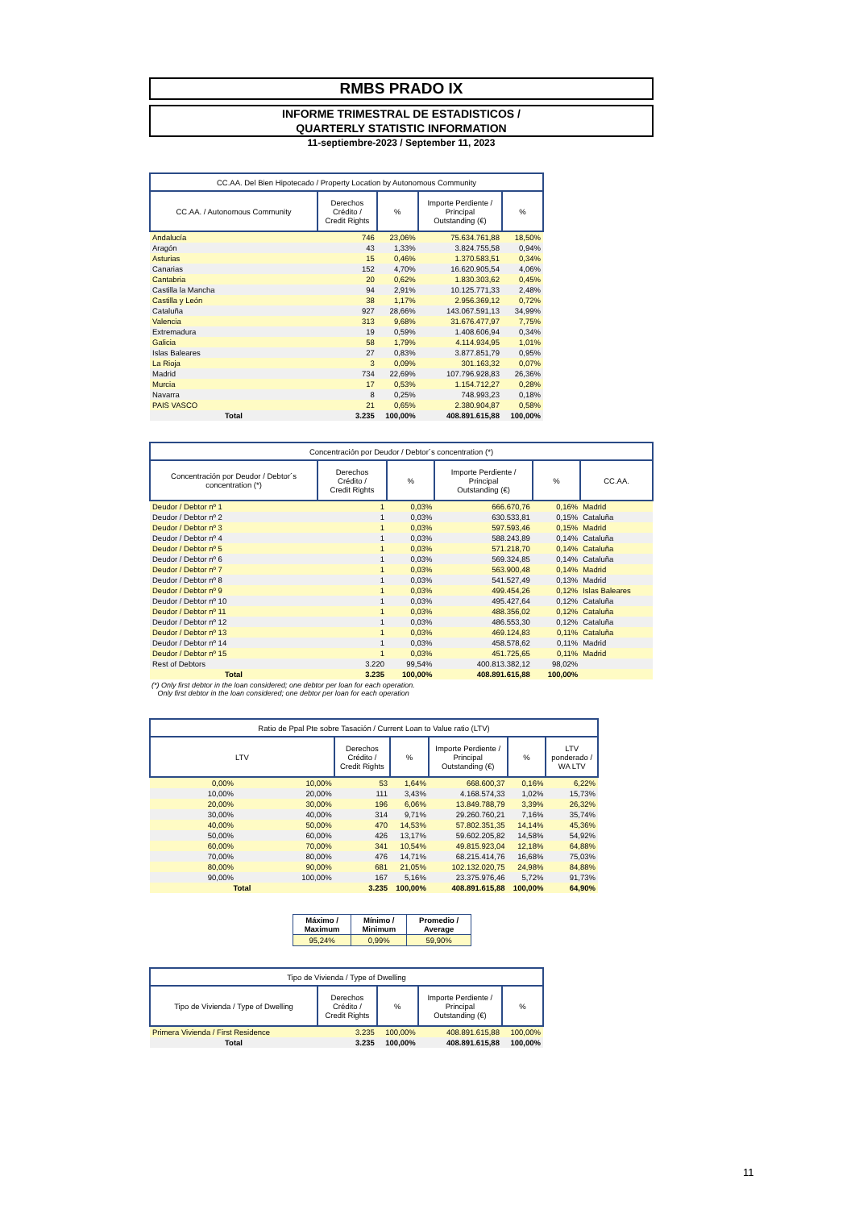RMBS PRADO IX
INFORME TRIMESTRAL DE ESTADISTICOS /
QUARTERLY STATISTIC INFORMATION
11-septiembre-2023 / September 11, 2023
| CC.AA. Del Bien Hipotecado / Property Location by Autonomous Community | | | | |
| --- | --- | --- | --- | --- |
| CC.AA. / Autonomous Community | Derechos Crédito / Credit Rights | % | Importe Perdiente / Principal Outstanding (€) | % |
| Andalucía | 746 | 23,06% | 75.634.761,88 | 18,50% |
| Aragón | 43 | 1,33% | 3.824.755,58 | 0,94% |
| Asturias | 15 | 0,46% | 1.370.583,51 | 0,34% |
| Canarias | 152 | 4,70% | 16.620.905,54 | 4,06% |
| Cantabria | 20 | 0,62% | 1.830.303,62 | 0,45% |
| Castilla la Mancha | 94 | 2,91% | 10.125.771,33 | 2,48% |
| Castilla y León | 38 | 1,17% | 2.956.369,12 | 0,72% |
| Cataluña | 927 | 28,66% | 143.067.591,13 | 34,99% |
| Valencia | 313 | 9,68% | 31.676.477,97 | 7,75% |
| Extremadura | 19 | 0,59% | 1.408.606,94 | 0,34% |
| Galicia | 58 | 1,79% | 4.114.934,95 | 1,01% |
| Islas Baleares | 27 | 0,83% | 3.877.851,79 | 0,95% |
| La Rioja | 3 | 0,09% | 301.163,32 | 0,07% |
| Madrid | 734 | 22,69% | 107.796.928,83 | 26,36% |
| Murcia | 17 | 0,53% | 1.154.712,27 | 0,28% |
| Navarra | 8 | 0,25% | 748.993,23 | 0,18% |
| PAIS VASCO | 21 | 0,65% | 2.380.904,87 | 0,58% |
| Total | 3.235 | 100,00% | 408.891.615,88 | 100,00% |
| Concentración por Deudor / Debtor´s concentration (*) | | | | | |
| --- | --- | --- | --- | --- | --- |
| Concentración por Deudor / Debtor´s concentration (*) | Derechos Crédito / Credit Rights | % | Importe Perdiente / Principal Outstanding (€) | % | CC.AA. |
| Deudor / Debtor nº 1 | 1 | 0,03% | 666.670,76 | 0,16% | Madrid |
| Deudor / Debtor nº 2 | 1 | 0,03% | 630.533,81 | 0,15% | Cataluña |
| Deudor / Debtor nº 3 | 1 | 0,03% | 597.593,46 | 0,15% | Madrid |
| Deudor / Debtor nº 4 | 1 | 0,03% | 588.243,89 | 0,14% | Cataluña |
| Deudor / Debtor nº 5 | 1 | 0,03% | 571.218,70 | 0,14% | Cataluña |
| Deudor / Debtor nº 6 | 1 | 0,03% | 569.324,85 | 0,14% | Cataluña |
| Deudor / Debtor nº 7 | 1 | 0,03% | 563.900,48 | 0,14% | Madrid |
| Deudor / Debtor nº 8 | 1 | 0,03% | 541.527,49 | 0,13% | Madrid |
| Deudor / Debtor nº 9 | 1 | 0,03% | 499.454,26 | 0,12% | Islas Baleares |
| Deudor / Debtor nº 10 | 1 | 0,03% | 495.427,64 | 0,12% | Cataluña |
| Deudor / Debtor nº 11 | 1 | 0,03% | 488.356,02 | 0,12% | Cataluña |
| Deudor / Debtor nº 12 | 1 | 0,03% | 486.553,30 | 0,12% | Cataluña |
| Deudor / Debtor nº 13 | 1 | 0,03% | 469.124,83 | 0,11% | Cataluña |
| Deudor / Debtor nº 14 | 1 | 0,03% | 458.578,62 | 0,11% | Madrid |
| Deudor / Debtor nº 15 | 1 | 0,03% | 451.725,65 | 0,11% | Madrid |
| Rest of Debtors | 3.220 | 99,54% | 400.813.382,12 | 98,02% | |
| Total | 3.235 | 100,00% | 408.891.615,88 | 100,00% | |
(*) Only first debtor in the loan considered; one debtor per loan for each operation.
Only first debtor in the loan considered; one debtor per loan for each operation
| Ratio de Ppal Pte sobre Tasación / Current Loan to Value ratio (LTV) | | | | | | |
| --- | --- | --- | --- | --- | --- | --- |
| LTV | | Derechos Crédito / Credit Rights | % | Importe Perdiente / Principal Outstanding (€) | % | LTV ponderado / WA LTV |
| 0,00% | 10,00% | 53 | 1,64% | 668.600,37 | 0,16% | 6,22% |
| 10,00% | 20,00% | 111 | 3,43% | 4.168.574,33 | 1,02% | 15,73% |
| 20,00% | 30,00% | 196 | 6,06% | 13.849.788,79 | 3,39% | 26,32% |
| 30,00% | 40,00% | 314 | 9,71% | 29.260.760,21 | 7,16% | 35,74% |
| 40,00% | 50,00% | 470 | 14,53% | 57.802.351,35 | 14,14% | 45,36% |
| 50,00% | 60,00% | 426 | 13,17% | 59.602.205,82 | 14,58% | 54,92% |
| 60,00% | 70,00% | 341 | 10,54% | 49.815.923,04 | 12,18% | 64,88% |
| 70,00% | 80,00% | 476 | 14,71% | 68.215.414,76 | 16,68% | 75,03% |
| 80,00% | 90,00% | 681 | 21,05% | 102.132.020,75 | 24,98% | 84,88% |
| 90,00% | 100,00% | 167 | 5,16% | 23.375.976,46 | 5,72% | 91,73% |
| Total | | 3.235 | 100,00% | 408.891.615,88 | 100,00% | 64,90% |
| Máximo / Maximum | Mínimo / Minimum | Promedio / Average |
| --- | --- | --- |
| 95,24% | 0,99% | 59,90% |
| Tipo de Vivienda / Type of Dwelling | | | | |
| --- | --- | --- | --- | --- |
| Tipo de Vivienda / Type of Dwelling | Derechos Crédito / Credit Rights | % | Importe Perdiente / Principal Outstanding (€) | % |
| Primera Vivienda / First Residence | 3.235 | 100,00% | 408.891.615,88 | 100,00% |
| Total | 3.235 | 100,00% | 408.891.615,88 | 100,00% |
11